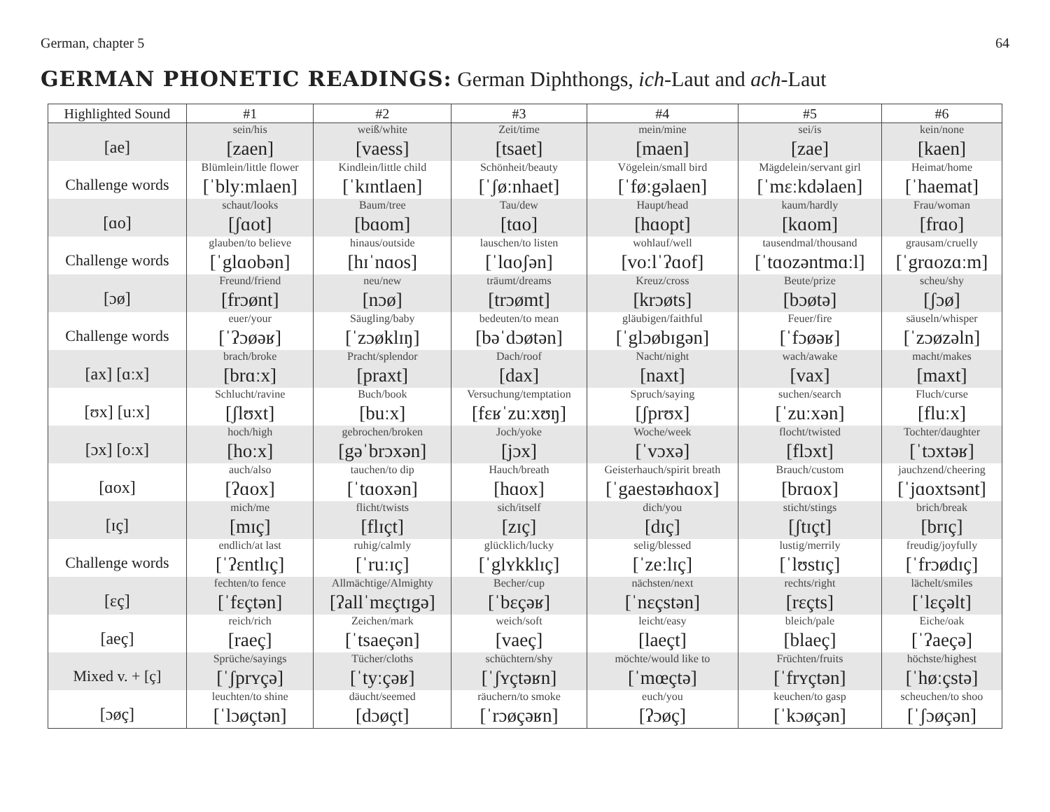German, chapter 5 64
GERMAN PHONETIC READINGS: German Diphthongs, ich-Laut and ach-Laut
| Highlighted Sound | #1 | #2 | #3 | #4 | #5 | #6 |
| --- | --- | --- | --- | --- | --- | --- |
| [ae] | sein/his [zaen] | weiß/white [vaess] | Zeit/time [tsaet] | mein/mine [maen] | sei/is [zae] | kein/none [kaen] |
| Challenge words | Blümlein/little flower [ˈblyːmlaen] | Kindlein/little child [ˈkɪntlaen] | Schönheit/beauty [ˈʃøːnhaet] | Vögelein/small bird [ˈføːgəlaen] | Mägdelein/servant girl [ˈmɛːkdəlaen] | Heimat/home [ˈhaemat] |
| [ɑo] | schaut/looks [ʃɑot] | Baum/tree [bɑom] | Tau/dew [tɑo] | Haupt/head [hɑopt] | kaum/hardly [kɑom] | Frau/woman [frɑo] |
| Challenge words | glauben/to believe [ˈglɑobən] | hinaus/outside [hɪˈnɑos] | lauschen/to listen [ˈlɑoʃən] | wohlauf/well [voːlˈʔɑof] | tausendmal/thousand [ˈtɑozəntmɑːl] | grausam/cruelly [ˈgrɑozɑːm] |
| [ɔø] | Freund/friend [frɔønt] | neu/new [nɔø] | träumt/dreams [trɔømt] | Kreuz/cross [krɔøts] | Beute/prize [bɔøtə] | scheu/shy [ʃɔø] |
| Challenge words | euer/your [ˈʔɔøəʁ] | Säugling/baby [ˈzɔøklɪŋ] | bedeuten/to mean [bəˈdɔøtən] | gläubigen/faithful [ˈglɔøbɪgən] | Feuer/fire [ˈfɔøəʁ] | säuseln/whisper [ˈzɔøzəln] |
| [ax] [ɑːx] | brach/broke [brɑːx] | Pracht/splendor [praxt] | Dach/roof [dax] | Nacht/night [naxt] | wach/awake [vax] | macht/makes [maxt] |
| [ʊx] [uːx] | Schlucht/ravine [ʃlʊxt] | Buch/book [buːx] | Versuchung/temptation [fɛʁˈzuːxʊŋ] | Spruch/saying [ʃprʊx] | suchen/search [ˈzuːxən] | Fluch/curse [fluːx] |
| [ɔx] [oːx] | hoch/high [hoːx] | gebrochen/broken [gəˈbrɔxən] | Joch/yoke [jɔx] | Woche/week [ˈvɔxə] | flocht/twisted [flɔxt] | Tochter/daughter [ˈtɔxtəʁ] |
| [ɑox] | auch/also [ʔɑox] | tauchen/to dip [ˈtɑoxən] | Hauch/breath [hɑox] | Geisterhauch/spirit breath [ˈgaestəʁhɑox] | Brauch/custom [brɑox] | jauchzend/cheering [ˈjɑoxtsənt] |
| [ɪç] | mich/me [mɪç] | flicht/twists [flɪçt] | sich/itself [zɪç] | dich/you [dɪç] | sticht/stings [ʃtɪçt] | brich/break [brɪç] |
| Challenge words | endlich/at last [ˈʔɛntlɪç] | ruhig/calmly [ˈruːɪç] | glücklich/lucky [ˈglʏkklɪç] | selig/blessed [ˈzeːlɪç] | lustig/merrily [ˈlʊstɪç] | freudig/joyfully [ˈfrɔødɪç] |
| [ɛç] | fechten/to fence [ˈfɛçtən] | Allmächtige/Almighty [ʔallˈmɛçtɪgə] | Becher/cup [ˈbɛçəʁ] | nächsten/next [ˈnɛçstən] | rechts/right [rɛçts] | lächelt/smiles [ˈlɛçəlt] |
| [aeç] | reich/rich [raeç] | Zeichen/mark [ˈtsaeçən] | weich/soft [vaeç] | leicht/easy [laeçt] | bleich/pale [blaeç] | Eiche/oak [ˈʔaeçə] |
| Mixed v. + [ç] | Sprüche/sayings [ˈʃprʏçə] | Tücher/cloths [ˈtyːçəʁ] | schüchtern/shy [ˈʃʏçtəʁn] | möchte/would like to [ˈmœçtə] | Früchten/fruits [ˈfrʏçtən] | höchste/highest [ˈhøːçstə] |
| [ɔøç] | leuchten/to shine [ˈlɔøçtən] | däucht/seemed [dɔøçt] | räuchern/to smoke [ˈrɔøçəʁn] | euch/you [ʔɔøç] | keuchen/to gasp [ˈkɔøçən] | scheuchen/to shoo [ˈʃɔøçən] |